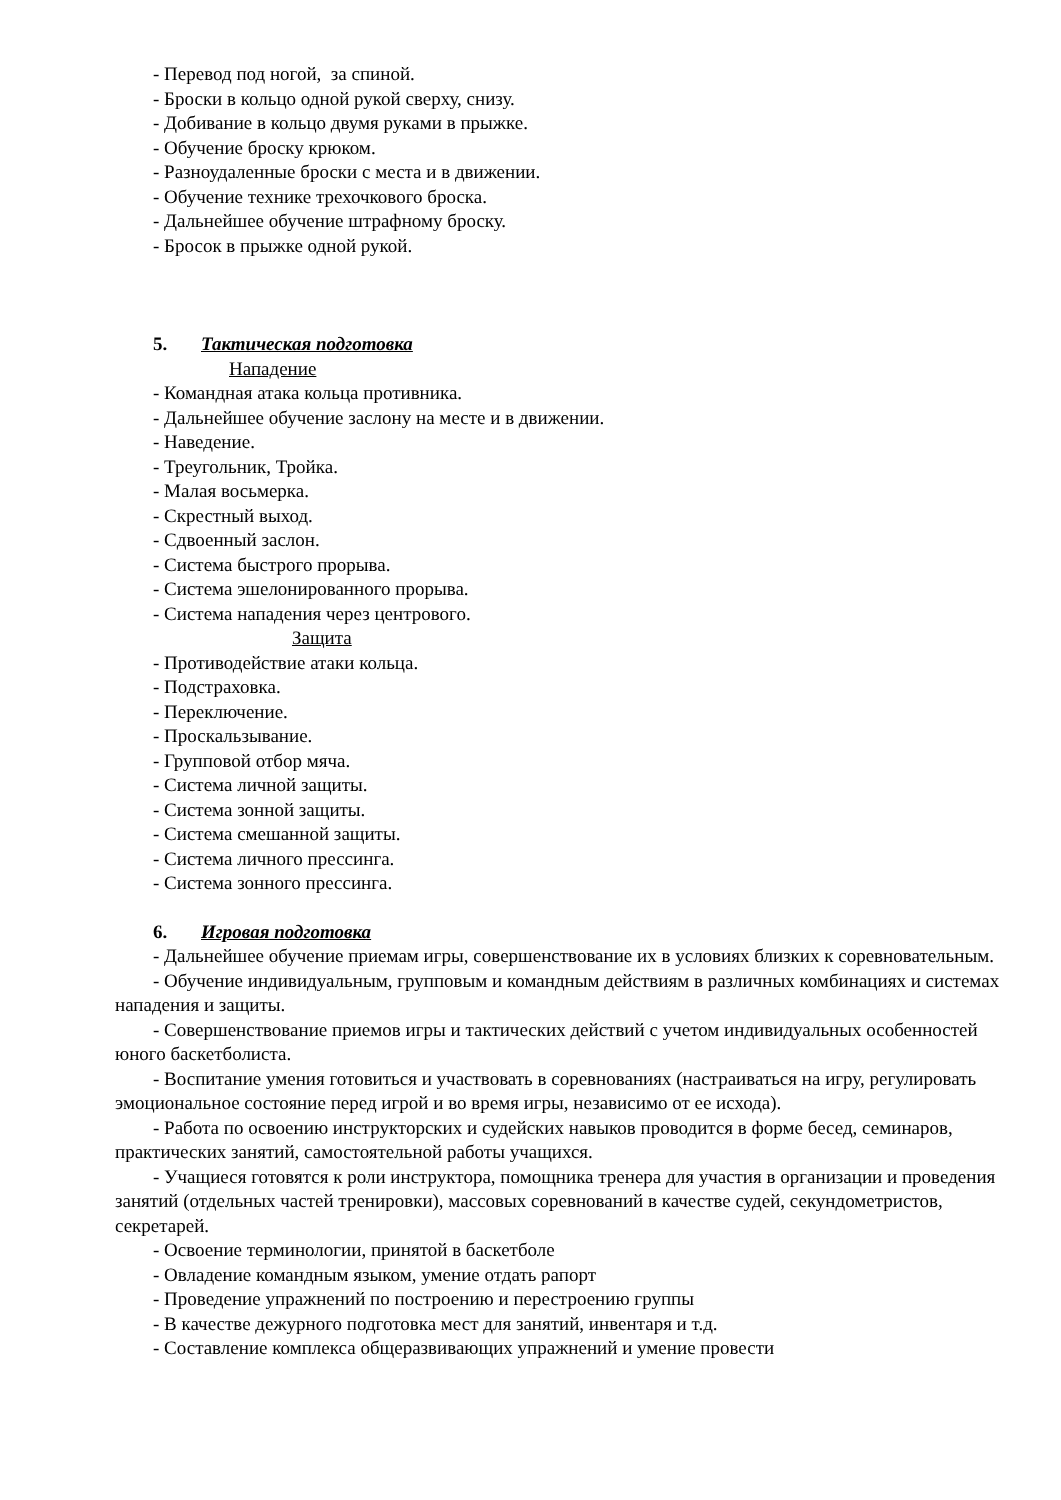- Перевод под ногой, за спиной.
- Броски в кольцо одной рукой сверху, снизу.
- Добивание в кольцо двумя руками в прыжке.
- Обучение броску крюком.
- Разноудаленные броски с места и в движении.
- Обучение технике трехочкового броска.
- Дальнейшее обучение штрафному броску.
- Бросок в прыжке одной рукой.
5. Тактическая подготовка
Нападение
- Командная атака кольца противника.
- Дальнейшее обучение заслону на месте и в движении.
- Наведение.
- Треугольник, Тройка.
- Малая восьмерка.
- Скрестный выход.
- Сдвоенный заслон.
- Система быстрого прорыва.
- Система эшелонированного прорыва.
- Система нападения через центрового.
Защита
- Противодействие атаки кольца.
- Подстраховка.
- Переключение.
- Проскальзывание.
- Групповой отбор мяча.
- Система личной защиты.
- Система зонной защиты.
- Система смешанной защиты.
- Система личного прессинга.
- Система зонного прессинга.
6. Игровая подготовка
- Дальнейшее обучение приемам игры, совершенствование их в условиях близких к соревновательным.
- Обучение индивидуальным, групповым и командным действиям в различных комбинациях и системах нападения и защиты.
- Совершенствование приемов игры и тактических действий с учетом индивидуальных особенностей юного баскетболиста.
- Воспитание умения готовиться и участвовать в соревнованиях (настраиваться на игру, регулировать эмоциональное состояние перед игрой и во время игры, независимо от ее исхода).
- Работа по освоению инструкторских и судейских навыков проводится в форме бесед, семинаров, практических занятий, самостоятельной работы учащихся.
- Учащиеся готовятся к роли инструктора, помощника тренера для участия в организации и проведения занятий (отдельных частей тренировки), массовых соревнований в качестве судей, секундометристов, секретарей.
- Освоение терминологии, принятой в баскетболе
- Овладение командным языком, умение отдать рапорт
- Проведение упражнений по построению и перестроению группы
- В качестве дежурного подготовка мест для занятий, инвентаря и т.д.
- Составление комплекса общеразвивающих упражнений и умение провести